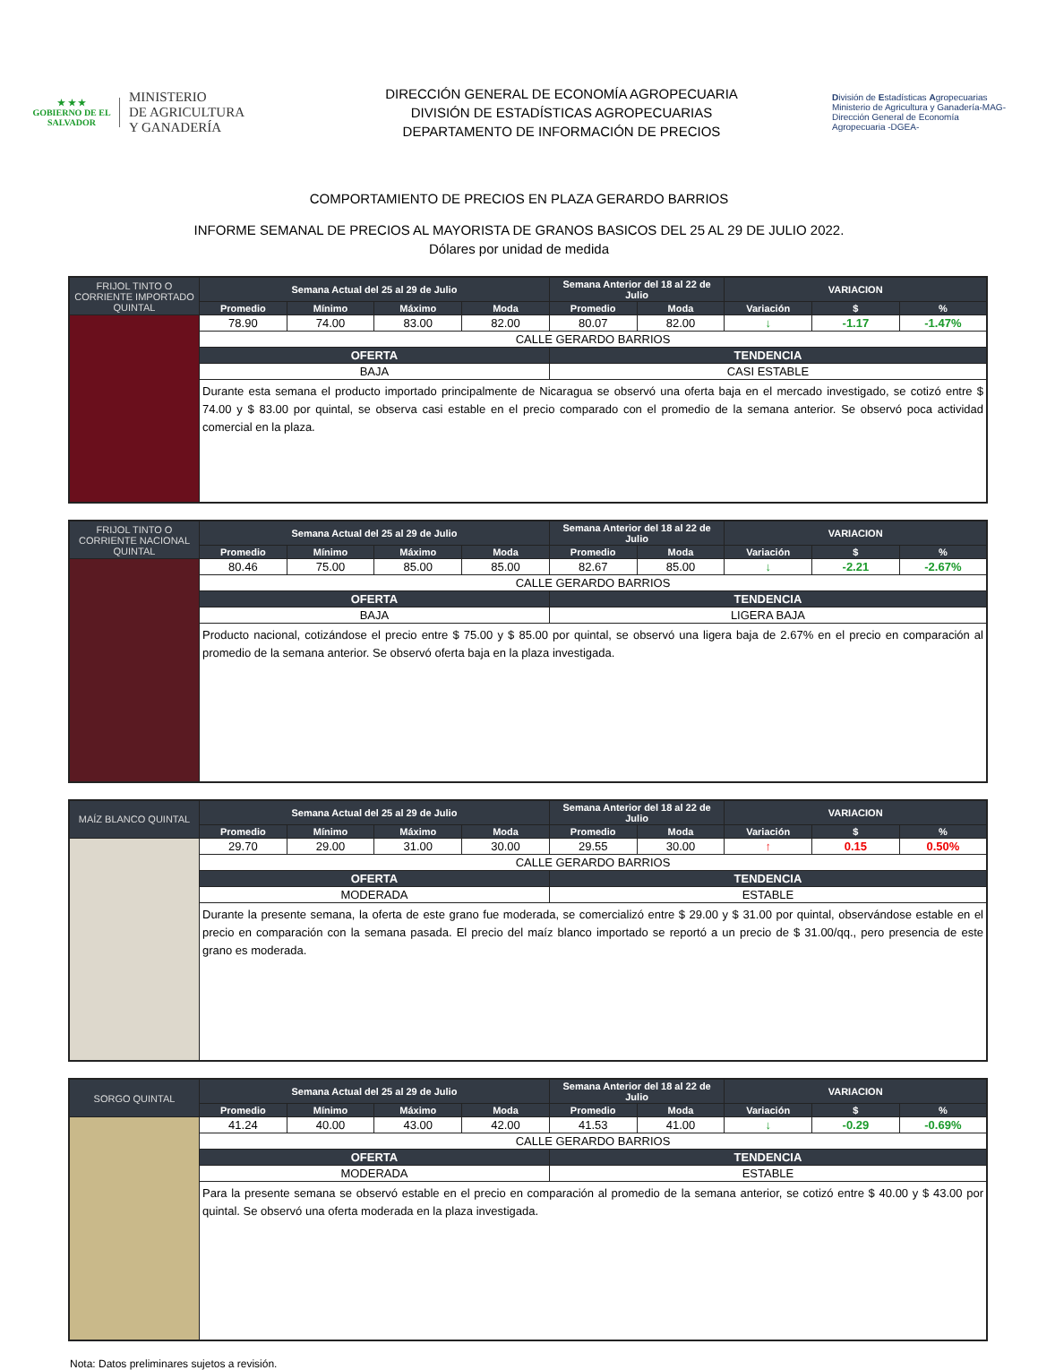★ ★ ★
GOBIERNO DE EL SALVADOR
MINISTERIO
DE AGRICULTURA
Y GANADERÍA
DIRECCIÓN GENERAL DE ECONOMÍA AGROPECUARIA
DIVISIÓN DE ESTADÍSTICAS AGROPECUARIAS
DEPARTAMENTO DE INFORMACIÓN DE PRECIOS
División de Estadísticas Agropecuarias
Ministerio de Agricultura y Ganadería-MAG- Dirección General de Economía Agropecuaria -DGEA-
COMPORTAMIENTO DE PRECIOS EN PLAZA GERARDO BARRIOS
INFORME SEMANAL DE PRECIOS AL MAYORISTA DE GRANOS BASICOS DEL 25 AL 29 DE JULIO 2022.
Dólares por unidad de medida
| FRIJOL TINTO O CORRIENTE IMPORTADO QUINTAL | Semana Actual del 25 al 29 de Julio | | | | Semana Anterior del 18 al 22 de Julio | | VARIACION | | |
| --- | --- | --- | --- | --- | --- | --- | --- | --- | --- |
| | Promedio | Mínimo | Máximo | Moda | Promedio | Moda | Variación | $ | % |
| | 78.90 | 74.00 | 83.00 | 82.00 | 80.07 | 82.00 | ↓ | -1.17 | -1.47% |
| | CALLE GERARDO BARRIOS | | | | | | | | |
| | OFERTA | | | | TENDENCIA | | | | |
| | BAJA | | | | CASI ESTABLE | | | | |
| | Durante esta semana el producto importado principalmente de Nicaragua se observó una oferta baja en el mercado investigado, se cotizó entre $ 74.00 y $ 83.00 por quintal, se observa casi estable en el precio comparado con el promedio de la semana anterior. Se observó poca actividad comercial en la plaza. | | | | | | | | |
| FRIJOL TINTO O CORRIENTE NACIONAL QUINTAL | Semana Actual del 25 al 29 de Julio | | | | Semana Anterior del 18 al 22 de Julio | | VARIACION | | |
| --- | --- | --- | --- | --- | --- | --- | --- | --- | --- |
| | Promedio | Mínimo | Máximo | Moda | Promedio | Moda | Variación | $ | % |
| | 80.46 | 75.00 | 85.00 | 85.00 | 82.67 | 85.00 | ↓ | -2.21 | -2.67% |
| | CALLE GERARDO BARRIOS | | | | | | | | |
| | OFERTA | | | | TENDENCIA | | | | |
| | BAJA | | | | LIGERA BAJA | | | | |
| | Producto nacional, cotizándose el precio entre $ 75.00 y $ 85.00 por quintal, se observó una ligera baja de 2.67% en el precio en comparación al promedio de la semana anterior. Se observó oferta baja en la plaza investigada. | | | | | | | | |
| MAÍZ BLANCO QUINTAL | Semana Actual del 25 al 29 de Julio | | | | Semana Anterior del 18 al 22 de Julio | | VARIACION | | |
| --- | --- | --- | --- | --- | --- | --- | --- | --- | --- |
| | Promedio | Mínimo | Máximo | Moda | Promedio | Moda | Variación | $ | % |
| | 29.70 | 29.00 | 31.00 | 30.00 | 29.55 | 30.00 | ↑ | 0.15 | 0.50% |
| | CALLE GERARDO BARRIOS | | | | | | | | |
| | OFERTA | | | | TENDENCIA | | | | |
| | MODERADA | | | | ESTABLE | | | | |
| | Durante la presente semana, la oferta de este grano fue moderada, se comercializó entre $ 29.00 y $ 31.00 por quintal, observándose estable en el precio en comparación con la semana pasada. El precio del maíz blanco importado se reportó a un precio de $ 31.00/qq., pero presencia de este grano es moderada. | | | | | | | | |
| SORGO QUINTAL | Semana Actual del 25 al 29 de Julio | | | | Semana Anterior del 18 al 22 de Julio | | VARIACION | | |
| --- | --- | --- | --- | --- | --- | --- | --- | --- | --- |
| | Promedio | Mínimo | Máximo | Moda | Promedio | Moda | Variación | $ | % |
| | 41.24 | 40.00 | 43.00 | 42.00 | 41.53 | 41.00 | ↓ | -0.29 | -0.69% |
| | CALLE GERARDO BARRIOS | | | | | | | | |
| | OFERTA | | | | TENDENCIA | | | | |
| | MODERADA | | | | ESTABLE | | | | |
| | Para la presente semana se observó estable en el precio en comparación al promedio de la semana anterior, se cotizó entre $ 40.00 y $ 43.00 por quintal. Se observó una oferta moderada en la plaza investigada. | | | | | | | | |
Nota: Datos preliminares sujetos a revisión.